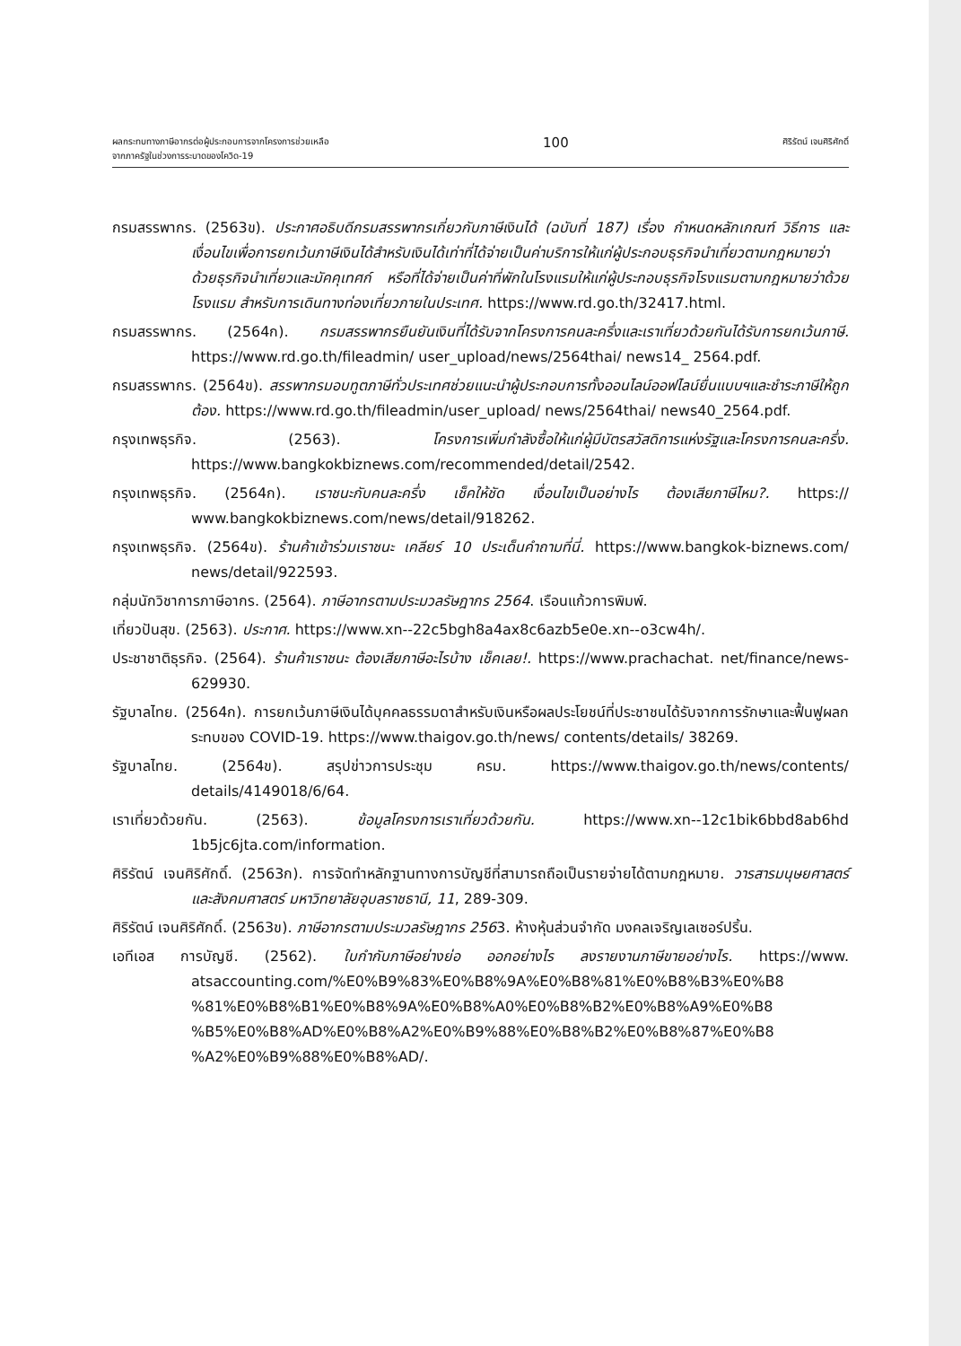ผลกระทบทางภาษีอากรต่อผู้ประกอบการจากโครงการช่วยเหลือ
จากภาครัฐในช่วงการระบาดของโควิด-19
100
ศิริรัตน์ เจนศิริศักดิ์
กรมสรรพากร. (2563ข). ประกาศอธิบดีกรมสรรพากรเกี่ยวกับภาษีเงินได้ (ฉบับที่ 187) เรื่อง กำหนดหลักเกณฑ์ วิธีการ และเงื่อนไขเพื่อการยกเว้นภาษีเงินได้สำหรับเงินได้เท่าที่ได้จ่ายเป็นค่าบริการให้แก่ผู้ประกอบธุรกิจนำเที่ยวตามกฎหมายว่าด้วยธุรกิจนำเที่ยวและมัคคุเทศก์ หรือที่ได้จ่ายเป็นค่าที่พักในโรงแรมให้แก่ผู้ประกอบธุรกิจโรงแรมตามกฎหมายว่าด้วยโรงแรม สำหรับการเดินทางท่องเที่ยวภายในประเทศ. https://www.rd.go.th/32417.html.
กรมสรรพากร. (2564ก). กรมสรรพากรยืนยันเงินที่ได้รับจากโครงการคนละครึ่งและเราเที่ยวด้วยกันได้รับการยกเว้นภาษี. https://www.rd.go.th/fileadmin/ user_upload/news/2564thai/ news14_ 2564.pdf.
กรมสรรพากร. (2564ข). สรรพากรมอบทูตภาษีทั่วประเทศช่วยแนะนำผู้ประกอบการทั้งออนไลน์ออฟไลน์ยื่นแบบฯและชำระภาษีให้ถูกต้อง. https://www.rd.go.th/fileadmin/user_upload/ news/2564thai/ news40_2564.pdf.
กรุงเทพธุรกิจ. (2563). โครงการเพิ่มกำลังซื้อให้แก่ผู้มีบัตรสวัสดิการแห่งรัฐและโครงการคนละครึ่ง. https://www.bangkokbiznews.com/recommended/detail/2542.
กรุงเทพธุรกิจ. (2564ก). เราชนะกับคนละครึ่ง เช็คให้ชัด เงื่อนไขเป็นอย่างไร ต้องเสียภาษีไหม?. https:// www.bangkokbiznews.com/news/detail/918262.
กรุงเทพธุรกิจ. (2564ข). ร้านค้าเข้าร่วมเราชนะ เคลียร์ 10 ประเด็นคำถามที่นี่. https://www.bangkok-biznews.com/ news/detail/922593.
กลุ่มนักวิชาการภาษีอากร. (2564). ภาษีอากรตามประมวลรัษฎากร 2564. เรือนแก้วการพิมพ์.
เที่ยวปันสุข. (2563). ประกาศ. https://www.xn--22c5bgh8a4ax8c6azb5e0e.xn--o3cw4h/.
ประชาชาติธุรกิจ. (2564). ร้านค้าเราชนะ ต้องเสียภาษีอะไรบ้าง เช็คเลย!. https://www.prachachat. net/finance/news-629930.
รัฐบาลไทย. (2564ก). การยกเว้นภาษีเงินได้บุคคลธรรมดาสำหรับเงินหรือผลประโยชน์ที่ประชาชนได้รับจากการรักษาและฟื้นฟูผลกระทบของ COVID-19. https://www.thaigov.go.th/news/ contents/details/ 38269.
รัฐบาลไทย. (2564ข). สรุปข่าวการประชุม ครม. https://www.thaigov.go.th/news/contents/ details/4149018/6/64.
เราเที่ยวด้วยกัน. (2563). ข้อมูลโครงการเราเที่ยวด้วยกัน. https://www.xn--12c1bik6bbd8ab6hd 1b5jc6jta.com/information.
ศิริรัตน์ เจนศิริศักดิ์. (2563ก). การจัดทำหลักฐานทางการบัญชีที่สามารถถือเป็นรายจ่ายได้ตามกฎหมาย. วารสารมนุษยศาสตร์และสังคมศาสตร์ มหาวิทยาลัยอุบลราชธานี, 11, 289-309.
ศิริรัตน์ เจนศิริศักดิ์. (2563ข). ภาษีอากรตามประมวลรัษฎากร 2563. ห้างหุ้นส่วนจำกัด มงคลเจริญเลเซอร์ปริ้น.
เอทีเอส การบัญชี. (2562). ใบกำกับภาษีอย่างย่อ ออกอย่างไร ลงรายงานภาษีขายอย่างไร. https://www. atsaccounting.com/%E0%B9%83%E0%B8%9A%E0%B8%81%E0%B8%B3%E0%B8 %81%E0%B8%B1%E0%B8%9A%E0%B8%A0%E0%B8%B2%E0%B8%A9%E0%B8 %B5%E0%B8%AD%E0%B8%A2%E0%B9%88%E0%B8%B2%E0%B8%87%E0%B8 %A2%E0%B9%88%E0%B8%AD/.